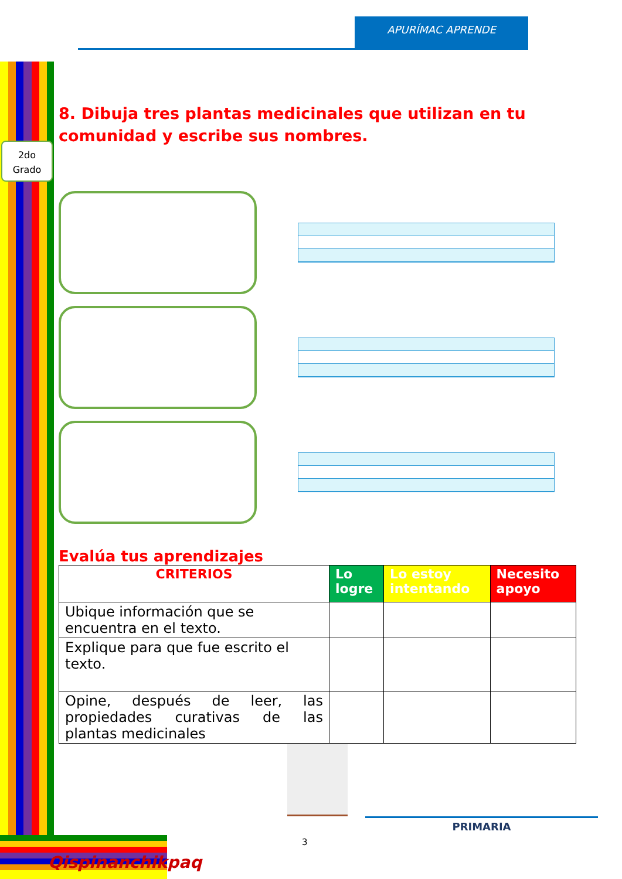APURÍMAC APRENDE
2do
Grado
8. Dibuja tres plantas medicinales que utilizan en tu comunidad y escribe sus nombres.
Evalúa tus aprendizajes
| CRITERIOS | Lo logre | Lo estoy intentando | Necesito apoyo |
| --- | --- | --- | --- |
| Ubique información que se encuentra en el texto. | | | |
| Explique para que fue escrito el texto. | | | |
| Opine, después de leer, las propiedades curativas de las plantas medicinales | | | |
PRIMARIA
3
Qispinanchikpaq